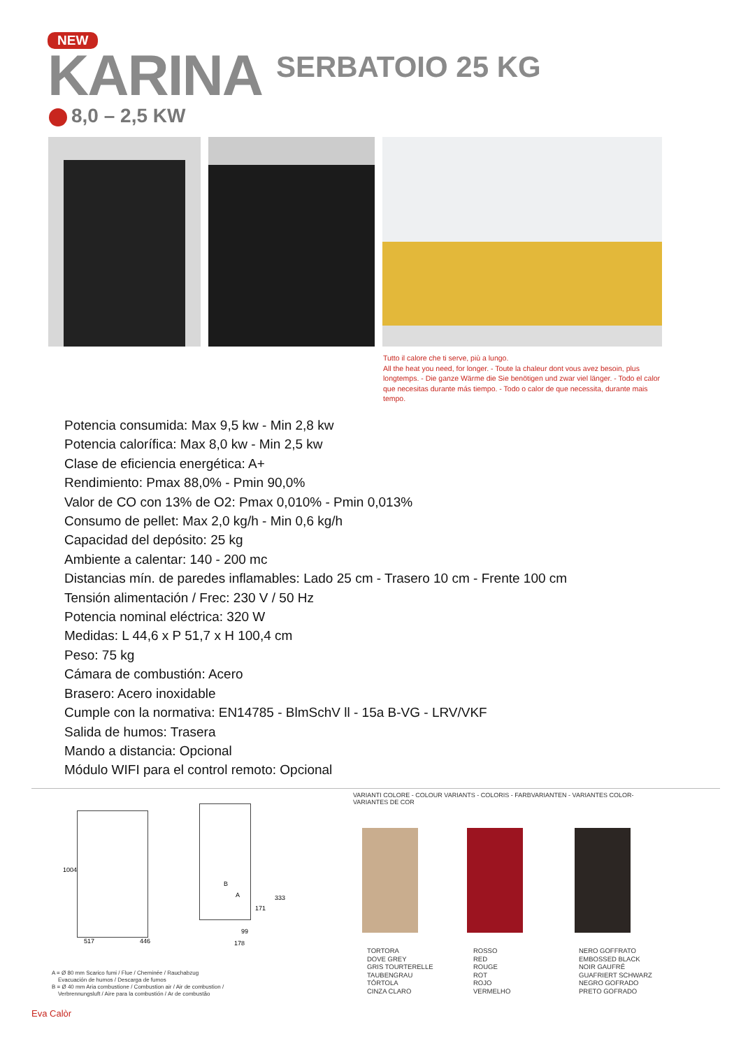NEW
KARINA
SERBATOIO 25 KG
8,0 – 2,5 KW
Tutto il calore che ti serve, più a lungo.
All the heat you need, for longer. - Toute la chaleur dont vous avez besoin, plus longtemps. - Die ganze Wärme die Sie benötigen und zwar viel länger. - Todo el calor que necesitas durante más tiempo. - Todo o calor de que necessita, durante mais tempo.
Potencia consumida: Max 9,5 kw - Min 2,8 kw
Potencia calorífica: Max 8,0 kw - Min 2,5 kw
Clase de eficiencia energética: A+
Rendimiento: Pmax 88,0% - Pmin 90,0%
Valor de CO con 13% de O2: Pmax 0,010% - Pmin 0,013%
Consumo de pellet: Max 2,0 kg/h - Min 0,6 kg/h
Capacidad del depósito: 25 kg
Ambiente a calentar: 140 - 200 mc
Distancias mín. de paredes inflamables: Lado 25 cm - Trasero 10 cm - Frente 100 cm
Tensión alimentación / Frec: 230 V / 50 Hz
Potencia nominal eléctrica: 320 W
Medidas: L 44,6 x P 51,7 x H 100,4 cm
Peso: 75 kg
Cámara de combustión: Acero
Brasero: Acero inoxidable
Cumple con la normativa: EN14785 - BlmSchV ll - 15a B-VG - LRV/VKF
Salida de humos: Trasera
Mando a distancia: Opcional
Módulo WIFI para el control remoto: Opcional
1004
517 446
B
A
171
333
99
178
A = Ø 80 mm Scarico fumi / Flue / Cheminée / Rauchabzug
Evacuación de humos / Descarga de fumos
B = Ø 40 mm Aria combustione / Combustion air / Air de combustion /
Verbrennungsluft / Aire para la combustión / Ar de combustão
VARIANTI COLORE - COLOUR VARIANTS - COLORIS - FARBVARIANTEN - VARIANTES COLOR- VARIANTES DE COR
TORTORA
DOVE GREY
GRIS TOURTERELLE
TAUBENGRAU
TÓRTOLA
CINZA CLARO
ROSSO
RED
ROUGE
ROT
ROJO
VERMELHO
NERO GOFFRATO
EMBOSSED BLACK
NOIR GAUFRÉ
GUAFRIERT SCHWARZ
NEGRO GOFRADO
PRETO GOFRADO
Eva Calòr